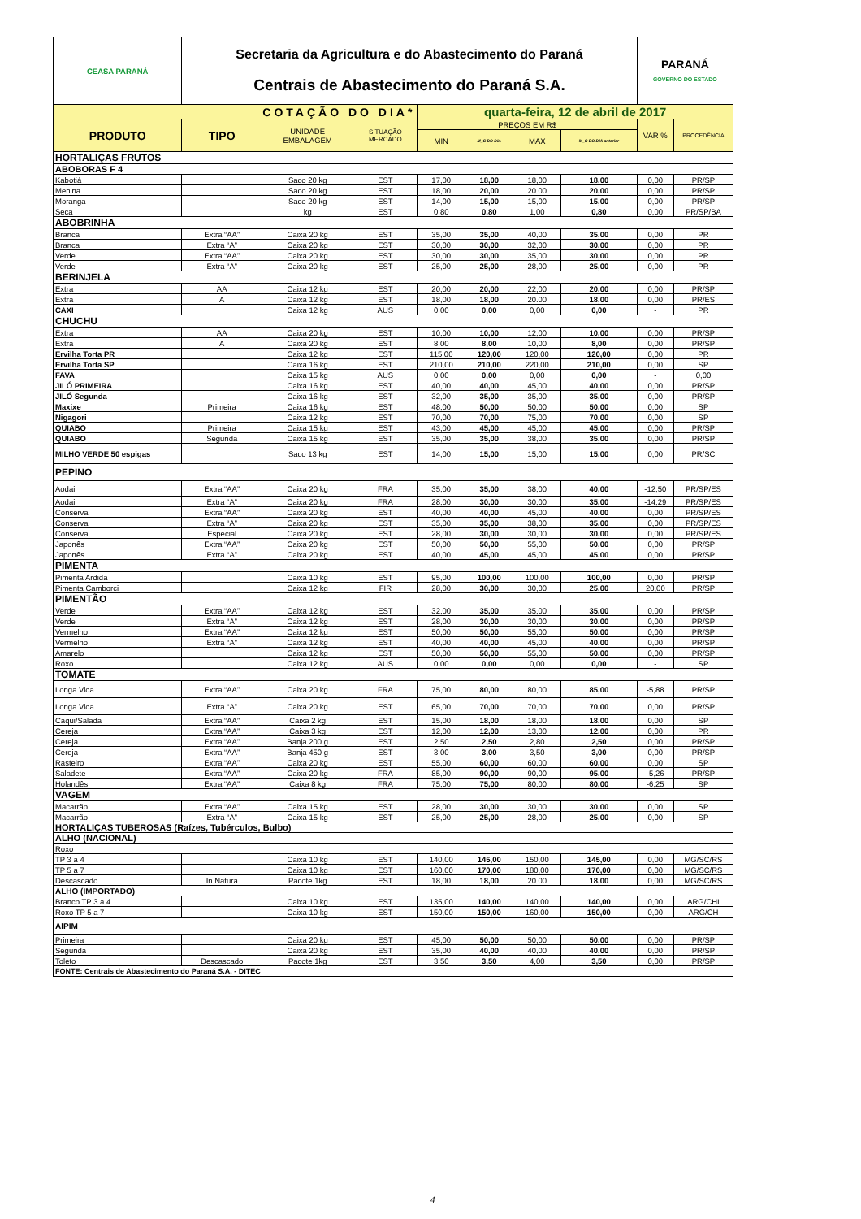| CEASA PARANÁ | Secretaria da Agricultura e do Abastecimento do Paraná Centrais de Abastecimento do Paraná S.A. | | | | | | | PARANÁ GOVERNO DO ESTADO | |
| COTAÇÃO DO DIA* | | | | quarta-feira, 12 de abril de 2017 | | | | | |
| PRODUTO | TIPO | UNIDADE EMBALAGEM | SITUAÇÃO MERCADO | PREÇOS EM R$ | | | | VAR % | PROCEDÊNCIA |
| | | | | MIN | M_C DO DIA | MAX | M_C DO DIA anterior | | |
| HORTALIÇAS FRUTOS | | | | | | | | | |
| ABOBORAS F 4 | | | | | | | | | |
| Kabotiá | | Saco 20 kg | EST | 17,00 | 18,00 | 18,00 | 18,00 | 0,00 | PR/SP |
| Menina | | Saco 20 kg | EST | 18,00 | 20,00 | 20.00 | 20,00 | 0,00 | PR/SP |
| Moranga | | Saco 20 kg | EST | 14,00 | 15,00 | 15,00 | 15,00 | 0,00 | PR/SP |
| Seca | | kg | EST | 0,80 | 0,80 | 1,00 | 0,80 | 0,00 | PR/SP/BA |
| ABOBRINHA | | | | | | | | | |
| Branca | Extra “AA” | Caixa 20 kg | EST | 35,00 | 35,00 | 40,00 | 35,00 | 0,00 | PR |
| Branca | Extra “A” | Caixa 20 kg | EST | 30,00 | 30,00 | 32,00 | 30,00 | 0,00 | PR |
| Verde | Extra “AA” | Caixa 20 kg | EST | 30,00 | 30,00 | 35,00 | 30,00 | 0,00 | PR |
| Verde | Extra “A” | Caixa 20 kg | EST | 25,00 | 25,00 | 28,00 | 25,00 | 0,00 | PR |
| BERINJELA | | | | | | | | | |
| Extra | AA | Caixa 12 kg | EST | 20,00 | 20,00 | 22,00 | 20,00 | 0,00 | PR/SP |
| Extra | A | Caixa 12 kg | EST | 18,00 | 18,00 | 20.00 | 18,00 | 0,00 | PR/ES |
| CAXI | | Caixa 12 kg | AUS | 0,00 | 0,00 | 0,00 | 0,00 | - | PR |
| CHUCHU | | | | | | | | | |
| Extra | AA | Caixa 20 kg | EST | 10,00 | 10,00 | 12,00 | 10,00 | 0,00 | PR/SP |
| Extra | A | Caixa 20 kg | EST | 8,00 | 8,00 | 10,00 | 8,00 | 0,00 | PR/SP |
| Ervilha Torta PR | | Caixa 12 kg | EST | 115,00 | 120,00 | 120,00 | 120,00 | 0,00 | PR |
| Ervilha Torta SP | | Caixa 16 kg | EST | 210,00 | 210,00 | 220,00 | 210,00 | 0,00 | SP |
| FAVA | | Caixa 15 kg | AUS | 0,00 | 0,00 | 0,00 | 0,00 | - | 0,00 |
| JILÓ PRIMEIRA | | Caixa 16 kg | EST | 40,00 | 40,00 | 45,00 | 40,00 | 0,00 | PR/SP |
| JILÓ Segunda | | Caixa 16 kg | EST | 32,00 | 35,00 | 35,00 | 35,00 | 0,00 | PR/SP |
| Maxixe | Primeira | Caixa 16 kg | EST | 48,00 | 50,00 | 50,00 | 50,00 | 0,00 | SP |
| Nigagori | | Caixa 12 kg | EST | 70,00 | 70,00 | 75,00 | 70,00 | 0,00 | SP |
| QUIABO | Primeira | Caixa 15 kg | EST | 43,00 | 45,00 | 45,00 | 45,00 | 0,00 | PR/SP |
| QUIABO | Segunda | Caixa 15 kg | EST | 35,00 | 35,00 | 38,00 | 35,00 | 0,00 | PR/SP |
| MILHO VERDE 50 espigas | | Saco 13 kg | EST | 14,00 | 15,00 | 15,00 | 15,00 | 0,00 | PR/SC |
| PEPINO | | | | | | | | | |
| Aodai | Extra “AA” | Caixa 20 kg | FRA | 35,00 | 35,00 | 38,00 | 40,00 | -12,50 | PR/SP/ES |
| Aodai | Extra “A” | Caixa 20 kg | FRA | 28,00 | 30,00 | 30,00 | 35,00 | -14,29 | PR/SP/ES |
| Conserva | Extra “AA” | Caixa 20 kg | EST | 40,00 | 40,00 | 45,00 | 40,00 | 0,00 | PR/SP/ES |
| Conserva | Extra “A” | Caixa 20 kg | EST | 35,00 | 35,00 | 38,00 | 35,00 | 0,00 | PR/SP/ES |
| Conserva | Especial | Caixa 20 kg | EST | 28,00 | 30,00 | 30,00 | 30,00 | 0,00 | PR/SP/ES |
| Japonês | Extra “AA” | Caixa 20 kg | EST | 50,00 | 50,00 | 55,00 | 50,00 | 0,00 | PR/SP |
| Japonês | Extra “A” | Caixa 20 kg | EST | 40,00 | 45,00 | 45,00 | 45,00 | 0,00 | PR/SP |
| PIMENTA | | | | | | | | | |
| Pimenta Ardida | | Caixa 10 kg | EST | 95,00 | 100,00 | 100,00 | 100,00 | 0,00 | PR/SP |
| Pimenta Camborci | | Caixa 12 kg | FIR | 28,00 | 30,00 | 30,00 | 25,00 | 20,00 | PR/SP |
| PIMENTÃO | | | | | | | | | |
| Verde | Extra “AA” | Caixa 12 kg | EST | 32,00 | 35,00 | 35,00 | 35,00 | 0,00 | PR/SP |
| Verde | Extra “A” | Caixa 12 kg | EST | 28,00 | 30,00 | 30,00 | 30,00 | 0,00 | PR/SP |
| Vermelho | Extra “AA” | Caixa 12 kg | EST | 50,00 | 50,00 | 55,00 | 50,00 | 0,00 | PR/SP |
| Vermelho | Extra “A” | Caixa 12 kg | EST | 40,00 | 40,00 | 45,00 | 40,00 | 0,00 | PR/SP |
| Amarelo | | Caixa 12 kg | EST | 50,00 | 50,00 | 55,00 | 50,00 | 0,00 | PR/SP |
| Roxo | | Caixa 12 kg | AUS | 0,00 | 0,00 | 0,00 | 0,00 | - | SP |
| TOMATE | | | | | | | | | |
| Longa Vida | Extra “AA” | Caixa 20 kg | FRA | 75,00 | 80,00 | 80,00 | 85,00 | -5,88 | PR/SP |
| Longa Vida | Extra “A” | Caixa 20 kg | EST | 65,00 | 70,00 | 70,00 | 70,00 | 0,00 | PR/SP |
| Caqui/Salada | Extra “AA” | Caixa 2 kg | EST | 15,00 | 18,00 | 18,00 | 18,00 | 0,00 | SP |
| Cereja | Extra “AA” | Caixa 3 kg | EST | 12,00 | 12,00 | 13,00 | 12,00 | 0,00 | PR |
| Cereja | Extra “AA” | Banja 200 g | EST | 2,50 | 2,50 | 2,80 | 2,50 | 0,00 | PR/SP |
| Cereja | Extra “AA” | Banja 450 g | EST | 3,00 | 3,00 | 3,50 | 3,00 | 0,00 | PR/SP |
| Rasteiro | Extra “AA” | Caixa 20 kg | EST | 55,00 | 60,00 | 60,00 | 60,00 | 0,00 | SP |
| Saladete | Extra “AA” | Caixa 20 kg | FRA | 85,00 | 90,00 | 90,00 | 95,00 | -5,26 | PR/SP |
| Holandês | Extra “AA” | Caixa 8 kg | FRA | 75,00 | 75,00 | 80,00 | 80,00 | -6,25 | SP |
| VAGEM | | | | | | | | | |
| Macarrão | Extra “AA” | Caixa 15 kg | EST | 28,00 | 30,00 | 30,00 | 30,00 | 0,00 | SP |
| Macarrão | Extra “A” | Caixa 15 kg | EST | 25,00 | 25,00 | 28,00 | 25,00 | 0,00 | SP |
| HORTALIÇAS TUBEROSAS (Raízes, Tubérculos, Bulbo) | | | | | | | | | |
| ALHO (NACIONAL) | | | | | | | | | |
| Roxo | | | | | | | | | |
| TP 3 a 4 | | Caixa 10 kg | EST | 140,00 | 145,00 | 150,00 | 145,00 | 0,00 | MG/SC/RS |
| TP 5 a 7 | | Caixa 10 kg | EST | 160,00 | 170,00 | 180,00 | 170,00 | 0,00 | MG/SC/RS |
| Descascado | In Natura | Pacote 1kg | EST | 18,00 | 18,00 | 20.00 | 18,00 | 0,00 | MG/SC/RS |
| ALHO (IMPORTADO) | | | | | | | | | |
| Branco TP 3 a 4 | | Caixa 10 kg | EST | 135,00 | 140,00 | 140,00 | 140,00 | 0,00 | ARG/CHI |
| Roxo TP 5 a 7 | | Caixa 10 kg | EST | 150,00 | 150,00 | 160,00 | 150,00 | 0,00 | ARG/CH |
| AIPIM | | | | | | | | | |
| Primeira | | Caixa 20 kg | EST | 45,00 | 50,00 | 50,00 | 50,00 | 0,00 | PR/SP |
| Segunda | | Caixa 20 kg | EST | 35,00 | 40,00 | 40,00 | 40,00 | 0,00 | PR/SP |
| Toleto | Descascado | Pacote 1kg | EST | 3,50 | 3,50 | 4,00 | 3,50 | 0,00 | PR/SP |
| FONTE: Centrais de Abastecimento do Paraná S.A. - DITEC | | | | | | | | | |
4